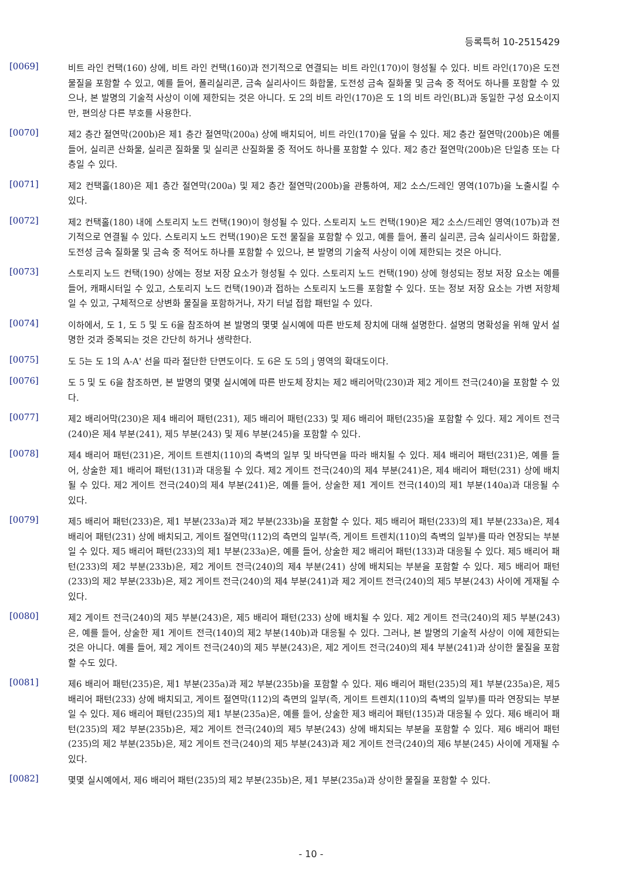등록특허 10-2515429
[0069]
비트 라인 컨택(160) 상에, 비트 라인 컨택(160)과 전기적으로 연결되는 비트 라인(170)이 형성될 수 있다. 비트 라인(170)은 도전 물질을 포함할 수 있고, 예를 들어, 폴리실리콘, 금속 실리사이드 화합물, 도전성 금속 질화물 및 금속 중 적어도 하나를 포함할 수 있으나, 본 발명의 기술적 사상이 이에 제한되는 것은 아니다. 도 2의 비트 라인(170)은 도 1의 비트 라인(BL)과 동일한 구성 요소이지만, 편의상 다른 부호를 사용한다.
[0070]
제2 층간 절연막(200b)은 제1 층간 절연막(200a) 상에 배치되어, 비트 라인(170)을 덮을 수 있다. 제2 층간 절연막(200b)은 예를 들어, 실리콘 산화물, 실리콘 질화물 및 실리콘 산질화물 중 적어도 하나를 포함할 수 있다. 제2 층간 절연막(200b)은 단일층 또는 다층일 수 있다.
[0071]
제2 컨택홀(180)은 제1 층간 절연막(200a) 및 제2 층간 절연막(200b)을 관통하여, 제2 소스/드레인 영역(107b)을 노출시킬 수 있다.
[0072]
제2 컨택홀(180) 내에 스토리지 노드 컨택(190)이 형성될 수 있다. 스토리지 노드 컨택(190)은 제2 소스/드레인 영역(107b)과 전기적으로 연결될 수 있다. 스토리지 노드 컨택(190)은 도전 물질을 포함할 수 있고, 예를 들어, 폴리 실리콘, 금속 실리사이드 화합물, 도전성 금속 질화물 및 금속 중 적어도 하나를 포함할 수 있으나, 본 발명의 기술적 사상이 이에 제한되는 것은 아니다.
[0073]
스토리지 노드 컨택(190) 상에는 정보 저장 요소가 형성될 수 있다. 스토리지 노드 컨택(190) 상에 형성되는 정보 저장 요소는 예를 들어, 캐패시터일 수 있고, 스토리지 노드 컨택(190)과 접하는 스토리지 노드를 포함할 수 있다. 또는 정보 저장 요소는 가변 저항체일 수 있고, 구체적으로 상변화 물질을 포함하거나, 자기 터널 접합 패턴일 수 있다.
[0074]
이하에서, 도 1, 도 5 및 도 6을 참조하여 본 발명의 몇몇 실시예에 따른 반도체 장치에 대해 설명한다. 설명의 명확성을 위해 앞서 설명한 것과 중복되는 것은 간단히 하거나 생략한다.
[0075]
도 5는 도 1의 A-A' 선을 따라 절단한 단면도이다. 도 6은 도 5의 j 영역의 확대도이다.
[0076]
도 5 및 도 6을 참조하면, 본 발명의 몇몇 실시예에 따른 반도체 장치는 제2 배리어막(230)과 제2 게이트 전극(240)을 포함할 수 있다.
[0077]
제2 배리어막(230)은 제4 배리어 패턴(231), 제5 배리어 패턴(233) 및 제6 배리어 패턴(235)을 포함할 수 있다. 제2 게이트 전극(240)은 제4 부분(241), 제5 부분(243) 및 제6 부분(245)을 포함할 수 있다.
[0078]
제4 배리어 패턴(231)은, 게이트 트렌치(110)의 측벽의 일부 및 바닥면을 따라 배치될 수 있다. 제4 배리어 패턴(231)은, 예를 들어, 상술한 제1 배리어 패턴(131)과 대응될 수 있다. 제2 게이트 전극(240)의 제4 부분(241)은, 제4 배리어 패턴(231) 상에 배치될 수 있다. 제2 게이트 전극(240)의 제4 부분(241)은, 예를 들어, 상술한 제1 게이트 전극(140)의 제1 부분(140a)과 대응될 수 있다.
[0079]
제5 배리어 패턴(233)은, 제1 부분(233a)과 제2 부분(233b)을 포함할 수 있다. 제5 배리어 패턴(233)의 제1 부분(233a)은, 제4 배리어 패턴(231) 상에 배치되고, 게이트 절연막(112)의 측면의 일부(즉, 게이트 트렌치(110)의 측벽의 일부)를 따라 연장되는 부분일 수 있다. 제5 배리어 패턴(233)의 제1 부분(233a)은, 예를 들어, 상술한 제2 배리어 패턴(133)과 대응될 수 있다. 제5 배리어 패턴(233)의 제2 부분(233b)은, 제2 게이트 전극(240)의 제4 부분(241) 상에 배치되는 부분을 포함할 수 있다. 제5 배리어 패턴(233)의 제2 부분(233b)은, 제2 게이트 전극(240)의 제4 부분(241)과 제2 게이트 전극(240)의 제5 부분(243) 사이에 게재될 수 있다.
[0080]
제2 게이트 전극(240)의 제5 부분(243)은, 제5 배리어 패턴(233) 상에 배치될 수 있다. 제2 게이트 전극(240)의 제5 부분(243)은, 예를 들어, 상술한 제1 게이트 전극(140)의 제2 부분(140b)과 대응될 수 있다. 그러나, 본 발명의 기술적 사상이 이에 제한되는 것은 아니다. 예를 들어, 제2 게이트 전극(240)의 제5 부분(243)은, 제2 게이트 전극(240)의 제4 부분(241)과 상이한 물질을 포함할 수도 있다.
[0081]
제6 배리어 패턴(235)은, 제1 부분(235a)과 제2 부분(235b)을 포함할 수 있다. 제6 배리어 패턴(235)의 제1 부분(235a)은, 제5 배리어 패턴(233) 상에 배치되고, 게이트 절연막(112)의 측면의 일부(즉, 게이트 트렌치(110)의 측벽의 일부)를 따라 연장되는 부분일 수 있다. 제6 배리어 패턴(235)의 제1 부분(235a)은, 예를 들어, 상술한 제3 배리어 패턴(135)과 대응될 수 있다. 제6 배리어 패턴(235)의 제2 부분(235b)은, 제2 게이트 전극(240)의 제5 부분(243) 상에 배치되는 부분을 포함할 수 있다. 제6 배리어 패턴(235)의 제2 부분(235b)은, 제2 게이트 전극(240)의 제5 부분(243)과 제2 게이트 전극(240)의 제6 부분(245) 사이에 게재될 수 있다.
[0082]
몇몇 실시예에서, 제6 배리어 패턴(235)의 제2 부분(235b)은, 제1 부분(235a)과 상이한 물질을 포함할 수 있다.
- 10 -